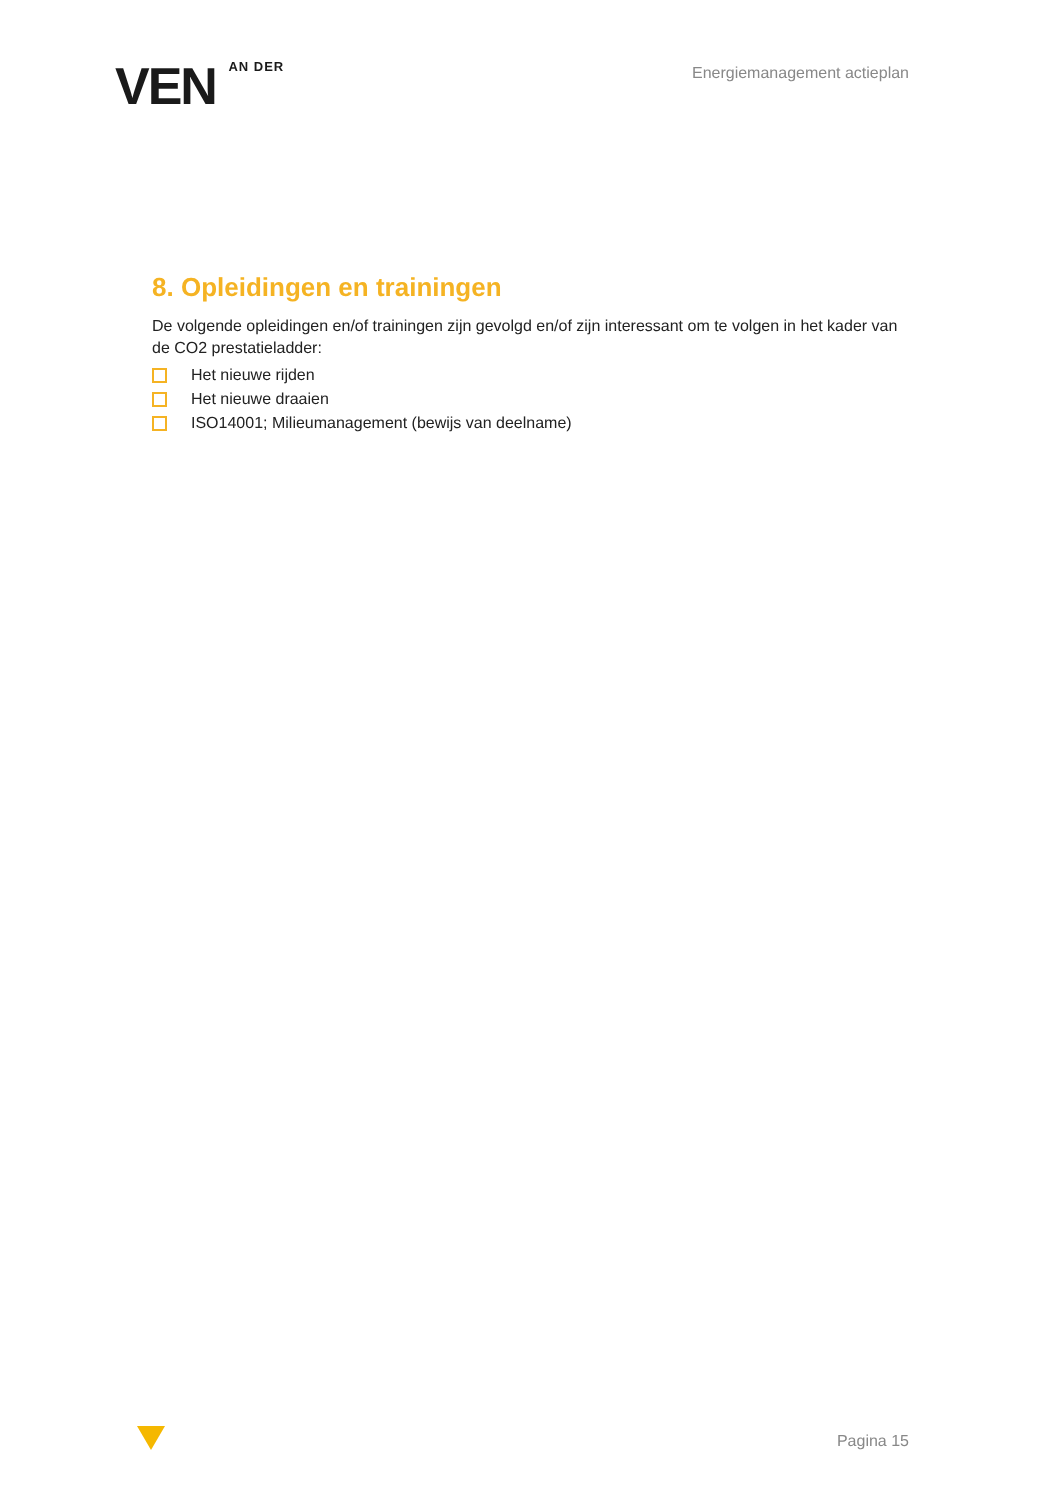VEN AN DER
Energiemanagement actieplan
8. Opleidingen en trainingen
De volgende opleidingen en/of trainingen zijn gevolgd en/of zijn interessant om te volgen in het kader van de CO2 prestatieladder:
Het nieuwe rijden
Het nieuwe draaien
ISO14001; Milieumanagement (bewijs van deelname)
Pagina 15